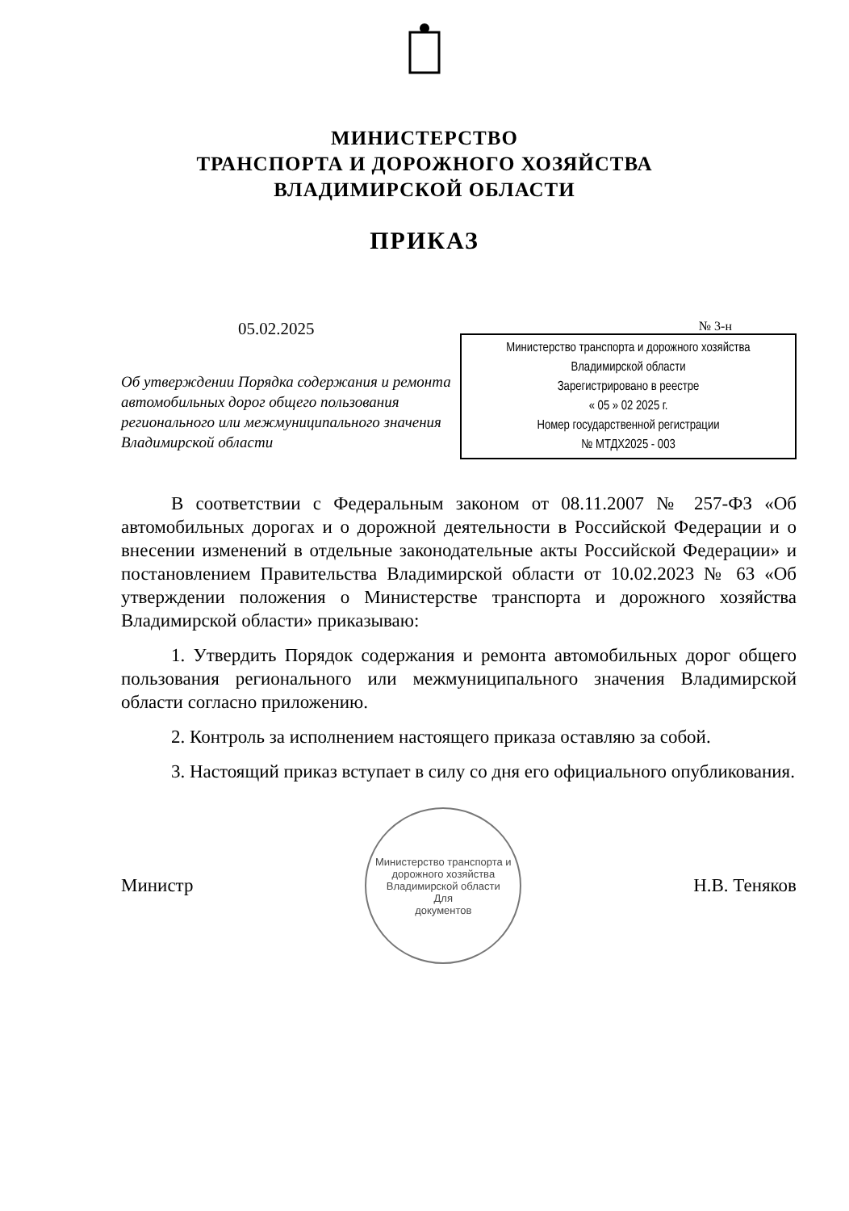МИНИСТЕРСТВО
ТРАНСПОРТА И ДОРОЖНОГО ХОЗЯЙСТВА
ВЛАДИМИРСКОЙ ОБЛАСТИ
ПРИКАЗ
05.02.2025
Об утверждении Порядка содержания и ремонта автомобильных дорог общего пользования регионального или межмуниципального значения Владимирской области
№ 3-н
Министерство транспорта и дорожного хозяйства
Владимирской области
Зарегистрировано в реестре
« 05 » 02 2025 г.
Номер государственной регистрации
№ МТДХ2025 - 003
В соответствии с Федеральным законом от 08.11.2007 № 257-ФЗ «Об автомобильных дорогах и о дорожной деятельности в Российской Федерации и о внесении изменений в отдельные законодательные акты Российской Федерации» и постановлением Правительства Владимирской области от 10.02.2023 № 63 «Об утверждении положения о Министерстве транспорта и дорожного хозяйства Владимирской области» приказываю:
1. Утвердить Порядок содержания и ремонта автомобильных дорог общего пользования регионального или межмуниципального значения Владимирской области согласно приложению.
2. Контроль за исполнением настоящего приказа оставляю за собой.
3. Настоящий приказ вступает в силу со дня его официального опубликования.
Министр
Министерство транспорта и дорожного хозяйства Владимирской области
Для
документов
Н.В. Теняков